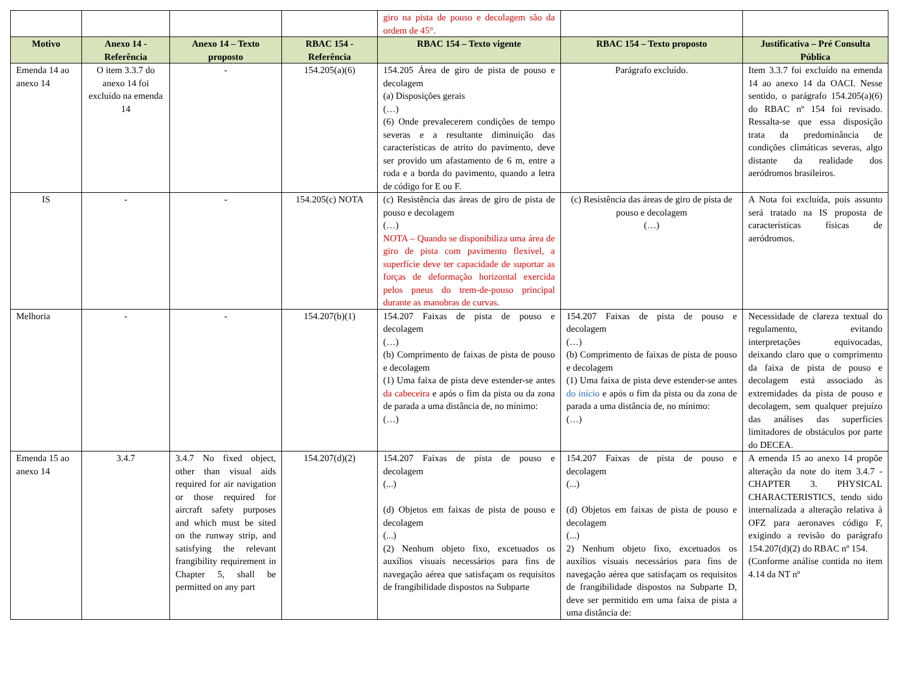| | | | | giro na pista de pouso e decolagem são da ordem de 45°. | | |
| Motivo | Anexo 14 - Referência | Anexo 14 – Texto proposto | RBAC 154 - Referência | RBAC 154 – Texto vigente | RBAC 154 – Texto proposto | Justificativa – Pré Consulta Pública |
| Emenda 14 ao anexo 14 | O item 3.3.7 do anexo 14 foi excluído na emenda 14 | - | 154.205(a)(6) | 154.205 Área de giro de pista de pouso e decolagem (a) Disposições gerais (…) (6) Onde prevalecerem condições de tempo severas e a resultante diminuição das características de atrito do pavimento, deve ser provido um afastamento de 6 m, entre a roda e a borda do pavimento, quando a letra de código for E ou F. | Parágrafo excluído. | Item 3.3.7 foi excluído na emenda 14 ao anexo 14 da OACI. Nesse sentido, o parágrafo 154.205(a)(6) do RBAC nº 154 foi revisado. Ressalta-se que essa disposição trata da predominância de condições climáticas severas, algo distante da realidade dos aeródromos brasileiros. |
| IS | - | - | 154.205(c) NOTA | (c) Resistência das áreas de giro de pista de pouso e decolagem (…) NOTA – Quando se disponibiliza uma área de giro de pista com pavimento flexível, a superfície deve ter capacidade de suportar as forças de deformação horizontal exercida pelos pneus do trem-de-pouso principal durante as manobras de curvas. | (c) Resistência das áreas de giro de pista de pouso e decolagem (…) | A Nota foi excluída, pois assunto será tratado na IS proposta de características físicas de aeródromos. |
| Melhoria | - | - | 154.207(b)(1) | 154.207 Faixas de pista de pouso e decolagem (…) (b) Comprimento de faixas de pista de pouso e decolagem (1) Uma faixa de pista deve estender-se antes da cabeceira e após o fim da pista ou da zona de parada a uma distância de, no mínimo: (…) | 154.207 Faixas de pista de pouso e decolagem (…) (b) Comprimento de faixas de pista de pouso e decolagem (1) Uma faixa de pista deve estender-se antes do início e após o fim da pista ou da zona de parada a uma distância de, no mínimo: (…) | Necessidade de clareza textual do regulamento, evitando interpretações equivocadas, deixando claro que o comprimento da faixa de pista de pouso e decolagem está associado às extremidades da pista de pouso e decolagem, sem qualquer prejuízo das análises das superfícies limitadores de obstáculos por parte do DECEA. |
| Emenda 15 ao anexo 14 | 3.4.7 | 3.4.7 No fixed object, other than visual aids required for air navigation or those required for aircraft safety purposes and which must be sited on the runway strip, and satisfying the relevant frangibility requirement in Chapter 5, shall be permitted on any part | 154.207(d)(2) | 154.207 Faixas de pista de pouso e decolagem (...) (d) Objetos em faixas de pista de pouso e decolagem (...) (2) Nenhum objeto fixo, excetuados os auxílios visuais necessários para fins de navegação aérea que satisfaçam os requisitos de frangibilidade dispostos na Subparte | 154.207 Faixas de pista de pouso e decolagem (...) (d) Objetos em faixas de pista de pouso e decolagem (...) 2) Nenhum objeto fixo, excetuados os auxílios visuais necessários para fins de navegação aérea que satisfaçam os requisitos de frangibilidade dispostos na Subparte D, deve ser permitido em uma faixa de pista a uma distância de: | A emenda 15 ao anexo 14 propõe alteração da note do item 3.4.7 - CHAPTER 3. PHYSICAL CHARACTERISTICS, tendo sido internalizada a alteração relativa à OFZ para aeronaves código F, exigindo a revisão do parágrafo 154.207(d)(2) do RBAC nº 154. (Conforme análise contida no item 4.14 da NT nº |